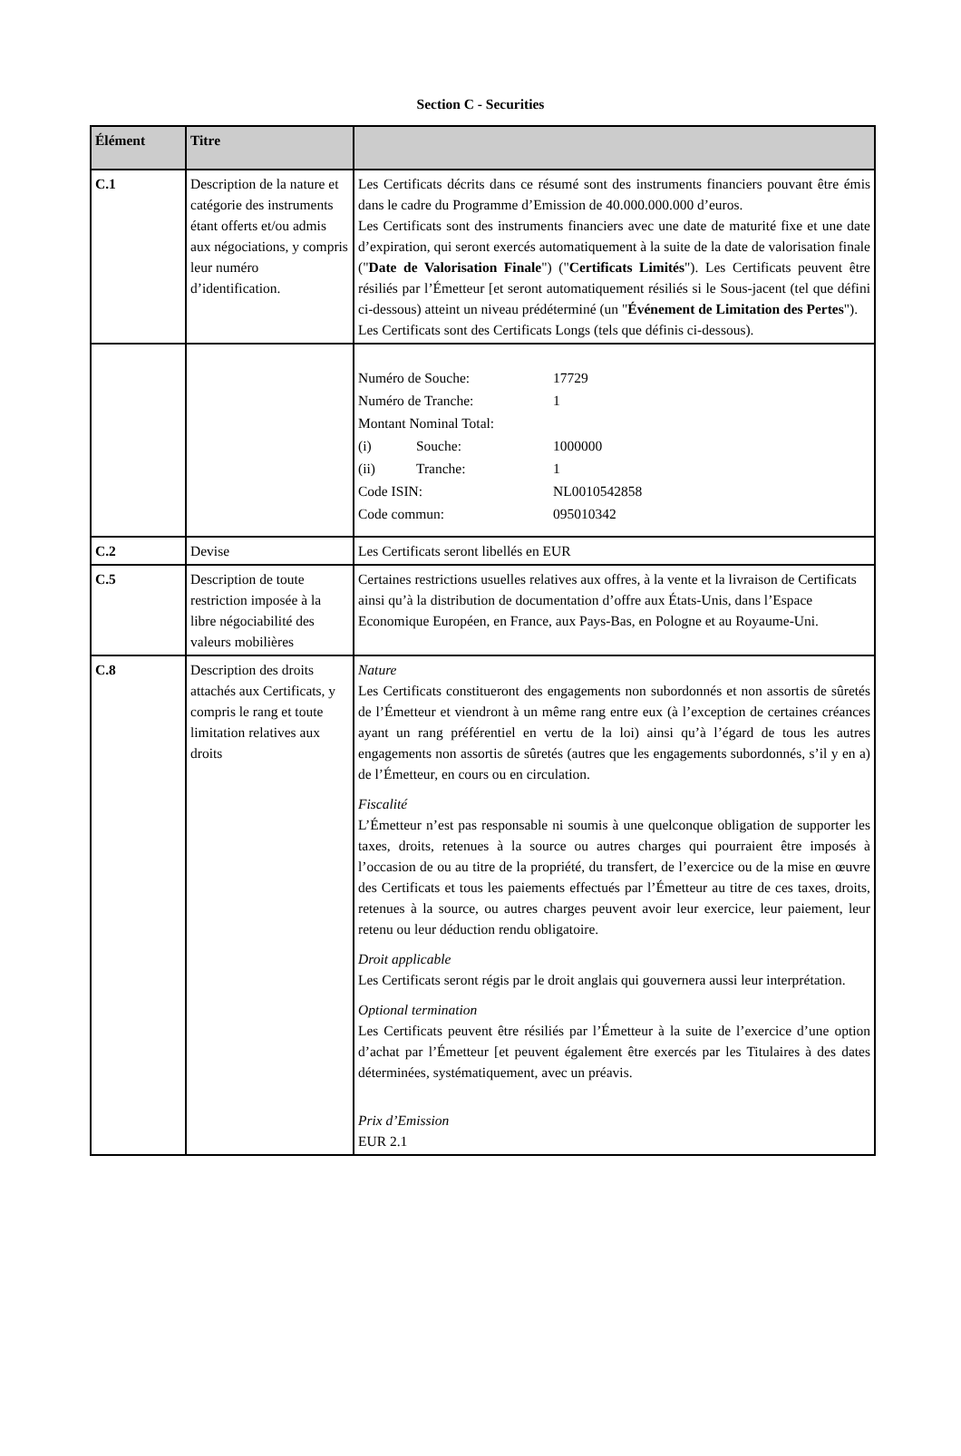Section C - Securities
| Élément | Titre | |
| --- | --- | --- |
| C.1 | Description de la nature et catégorie des instruments étant offerts et/ou admis aux négociations, y compris leur numéro d’identification. | Les Certificats décrits dans ce résumé sont des instruments financiers pouvant être émis dans le cadre du Programme d’Emission de 40.000.000.000 d’euros. Les Certificats sont des instruments financiers avec une date de maturité fixe et une date d’expiration, qui seront exercés automatiquement à la suite de la date de valorisation finale (" Date de Valorisation Finale ") (" Certificats Limités "). Les Certificats peuvent être résiliés par l’Émetteur [et seront automatiquement résiliés si le Sous-jacent (tel que défini ci-dessous) atteint un niveau prédéterminé (un " Événement de Limitation des Pertes "). Les Certificats sont des Certificats Longs (tels que définis ci-dessous). |
| | | / Numéro de Souche: / / 17729 / / Numéro de Tranche: / / 1 / / Montant Nominal Total: / / / / (i) / Souche: / 1000000 / / (ii) / Tranche: / 1 / / Code ISIN: / / NL0010542858 / / Code commun: / / 095010342 / |
| C.2 | Devise | Les Certificats seront libellés en EUR |
| C.5 | Description de toute restriction imposée à la libre négociabilité des valeurs mobilières | Certaines restrictions usuelles relatives aux offres, à la vente et la livraison de Certificats ainsi qu’à la distribution de documentation d’offre aux États-Unis, dans l’Espace Economique Européen, en France, aux Pays-Bas, en Pologne et au Royaume-Uni. |
| C.8 | Description des droits attachés aux Certificats, y compris le rang et toute limitation relatives aux droits | Nature Les Certificats constitueront des engagements non subordonnés et non assortis de sûretés de l’Émetteur et viendront à un même rang entre eux (à l’exception de certaines créances ayant un rang préférentiel en vertu de la loi) ainsi qu’à l’égard de tous les autres engagements non assortis de sûretés (autres que les engagements subordonnés, s’il y en a) de l’Émetteur, en cours ou en circulation. Fiscalité L’Émetteur n’est pas responsable ni soumis à une quelconque obligation de supporter les taxes, droits, retenues à la source ou autres charges qui pourraient être imposés à l’occasion de ou au titre de la propriété, du transfert, de l’exercice ou de la mise en œuvre des Certificats et tous les paiements effectués par l’Émetteur au titre de ces taxes, droits, retenues à la source, ou autres charges peuvent avoir leur exercice, leur paiement, leur retenu ou leur déduction rendu obligatoire. Droit applicable Les Certificats seront régis par le droit anglais qui gouvernera aussi leur interprétation. Optional termination Les Certificats peuvent être résiliés par l’Émetteur à la suite de l’exercice d’une option d’achat par l’Émetteur [et peuvent également être exercés par les Titulaires à des dates déterminées, systématiquement, avec un préavis. Prix d’Emission EUR 2.1 |